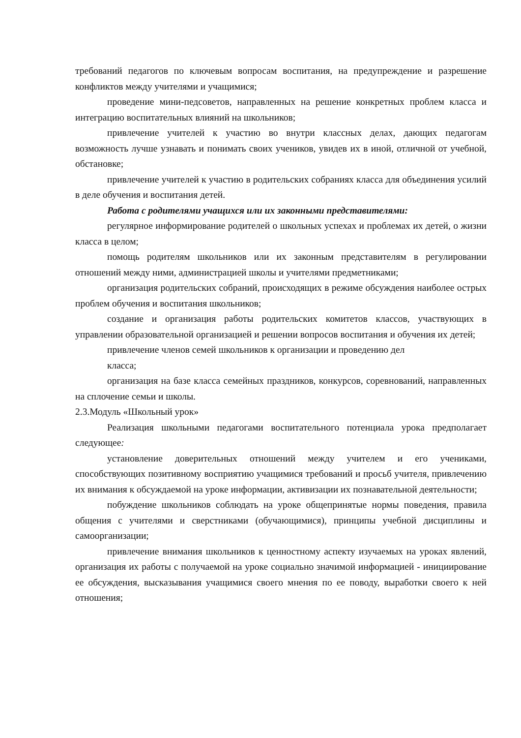требований педагогов по ключевым вопросам воспитания, на предупреждение и разрешение конфликтов между учителями и учащимися;
проведение мини-педсоветов, направленных на решение конкретных проблем класса и интеграцию воспитательных влияний на школьников;
привлечение учителей к участию во внутри классных делах, дающих педагогам возможность лучше узнавать и понимать своих учеников, увидев их в иной, отличной от учебной, обстановке;
привлечение учителей к участию в родительских собраниях класса для объединения усилий в деле обучения и воспитания детей.
Работа с родителями учащихся или их законными представителями:
регулярное информирование родителей о школьных успехах и проблемах их детей, о жизни класса в целом;
помощь родителям школьников или их законным представителям в регулировании отношений между ними, администрацией школы и учителями предметниками;
организация родительских собраний, происходящих в режиме обсуждения наиболее острых проблем обучения и воспитания школьников;
создание и организация работы родительских комитетов классов, участвующих в управлении образовательной организацией и решении вопросов воспитания и обучения их детей;
привлечение членов семей школьников к организации и проведению дел
класса;
организация на базе класса семейных праздников, конкурсов, соревнований, направленных на сплочение семьи и школы.
2.3.Модуль «Школьный урок»
Реализация школьными педагогами воспитательного потенциала урока предполагает следующее:
установление доверительных отношений между учителем и его учениками, способствующих позитивному восприятию учащимися требований и просьб учителя, привлечению их внимания к обсуждаемой на уроке информации, активизации их познавательной деятельности;
побуждение школьников соблюдать на уроке общепринятые нормы поведения, правила общения с учителями и сверстниками (обучающимися), принципы учебной дисциплины и самоорганизации;
привлечение внимания школьников к ценностному аспекту изучаемых на уроках явлений, организация их работы с получаемой на уроке социально значимой информацией - инициирование ее обсуждения, высказывания учащимися своего мнения по ее поводу, выработки своего к ней отношения;